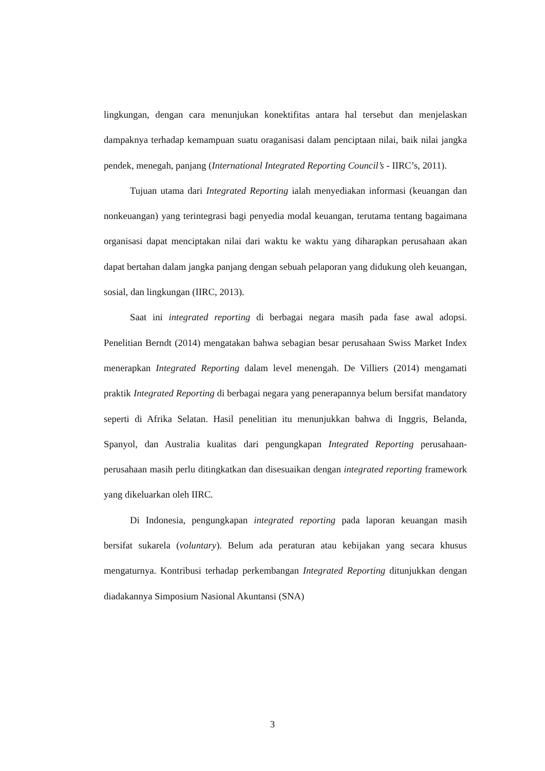lingkungan, dengan cara menunjukan konektifitas antara hal tersebut dan menjelaskan dampaknya terhadap kemampuan suatu oraganisasi dalam penciptaan nilai, baik nilai jangka pendek, menegah, panjang (International Integrated Reporting Council’s - IIRC’s, 2011).
Tujuan utama dari Integrated Reporting ialah menyediakan informasi (keuangan dan nonkeuangan) yang terintegrasi bagi penyedia modal keuangan, terutama tentang bagaimana organisasi dapat menciptakan nilai dari waktu ke waktu yang diharapkan perusahaan akan dapat bertahan dalam jangka panjang dengan sebuah pelaporan yang didukung oleh keuangan, sosial, dan lingkungan (IIRC, 2013).
Saat ini integrated reporting di berbagai negara masih pada fase awal adopsi. Penelitian Berndt (2014) mengatakan bahwa sebagian besar perusahaan Swiss Market Index menerapkan Integrated Reporting dalam level menengah. De Villiers (2014) mengamati praktik Integrated Reporting di berbagai negara yang penerapannya belum bersifat mandatory seperti di Afrika Selatan. Hasil penelitian itu menunjukkan bahwa di Inggris, Belanda, Spanyol, dan Australia kualitas dari pengungkapan Integrated Reporting perusahaan-perusahaan masih perlu ditingkatkan dan disesuaikan dengan integrated reporting framework yang dikeluarkan oleh IIRC.
Di Indonesia, pengungkapan integrated reporting pada laporan keuangan masih bersifat sukarela (voluntary). Belum ada peraturan atau kebijakan yang secara khusus mengaturnya. Kontribusi terhadap perkembangan Integrated Reporting ditunjukkan dengan diadakannya Simposium Nasional Akuntansi (SNA)
3